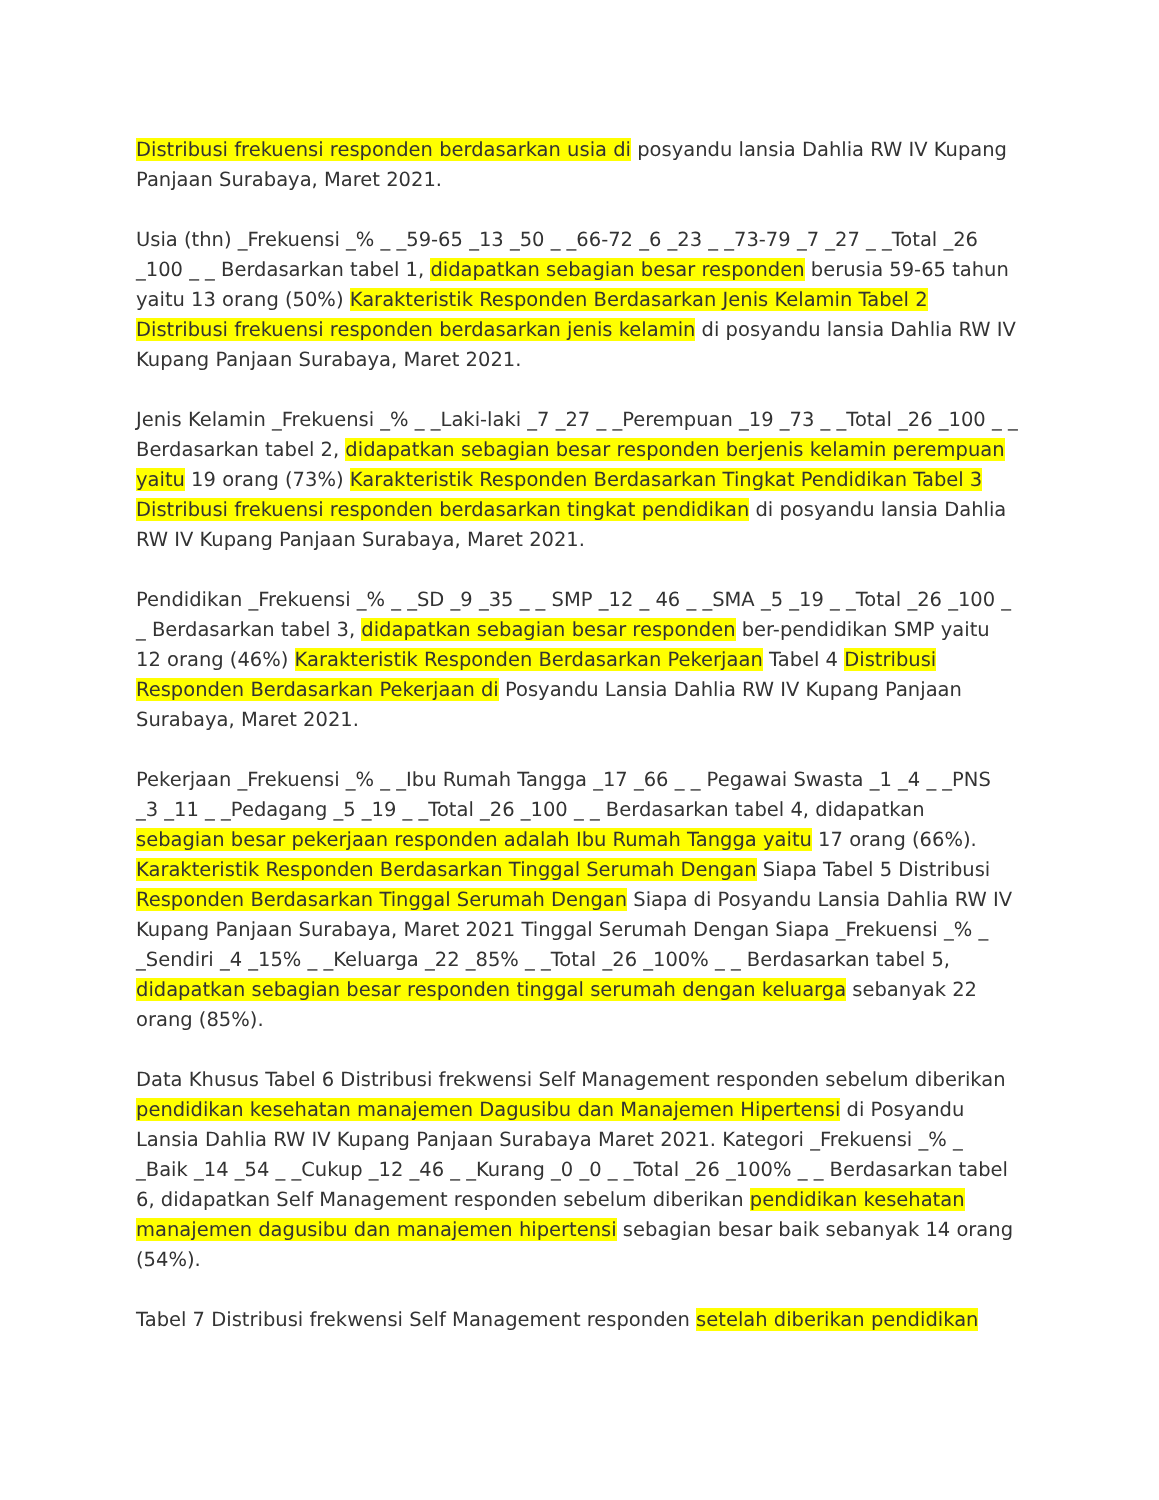Distribusi frekuensi responden berdasarkan usia di posyandu lansia Dahlia RW IV Kupang Panjaan Surabaya, Maret 2021.
Usia (thn) _Frekuensi _% _ _59-65 _13 _50 _ _66-72 _6 _23 _ _73-79 _7 _27 _ _Total _26 _100 _ _ Berdasarkan tabel 1, didapatkan sebagian besar responden berusia 59-65 tahun yaitu 13 orang (50%) Karakteristik Responden Berdasarkan Jenis Kelamin Tabel 2 Distribusi frekuensi responden berdasarkan jenis kelamin di posyandu lansia Dahlia RW IV Kupang Panjaan Surabaya, Maret 2021.
Jenis Kelamin _Frekuensi _% _ _Laki-laki _7 _27 _ _Perempuan _19 _73 _ _Total _26 _100 _ _ Berdasarkan tabel 2, didapatkan sebagian besar responden berjenis kelamin perempuan yaitu 19 orang (73%) Karakteristik Responden Berdasarkan Tingkat Pendidikan Tabel 3 Distribusi frekuensi responden berdasarkan tingkat pendidikan di posyandu lansia Dahlia RW IV Kupang Panjaan Surabaya, Maret 2021.
Pendidikan _Frekuensi _% _ _SD _9 _35 _ _ SMP _12 _ 46 _ _SMA _5 _19 _ _Total _26 _100 _ _ Berdasarkan tabel 3, didapatkan sebagian besar responden ber-pendidikan SMP yaitu 12 orang (46%) Karakteristik Responden Berdasarkan Pekerjaan Tabel 4 Distribusi Responden Berdasarkan Pekerjaan di Posyandu Lansia Dahlia RW IV Kupang Panjaan Surabaya, Maret 2021.
Pekerjaan _Frekuensi _% _ _Ibu Rumah Tangga _17 _66 _ _ Pegawai Swasta _1 _4 _ _PNS _3 _11 _ _Pedagang _5 _19 _ _Total _26 _100 _ _ Berdasarkan tabel 4, didapatkan sebagian besar pekerjaan responden adalah Ibu Rumah Tangga yaitu 17 orang (66%). Karakteristik Responden Berdasarkan Tinggal Serumah Dengan Siapa Tabel 5 Distribusi Responden Berdasarkan Tinggal Serumah Dengan Siapa di Posyandu Lansia Dahlia RW IV Kupang Panjaan Surabaya, Maret 2021 Tinggal Serumah Dengan Siapa _Frekuensi _% _ _Sendiri _4 _15% _ _Keluarga _22 _85% _ _Total _26 _100% _ _ Berdasarkan tabel 5, didapatkan sebagian besar responden tinggal serumah dengan keluarga sebanyak 22 orang (85%).
Data Khusus Tabel 6 Distribusi frekwensi Self Management responden sebelum diberikan pendidikan kesehatan manajemen Dagusibu dan Manajemen Hipertensi di Posyandu Lansia Dahlia RW IV Kupang Panjaan Surabaya Maret 2021. Kategori _Frekuensi _% _ _Baik _14 _54 _ _Cukup _12 _46 _ _Kurang _0 _0 _ _Total _26 _100% _ _ Berdasarkan tabel 6, didapatkan Self Management responden sebelum diberikan pendidikan kesehatan manajemen dagusibu dan manajemen hipertensi sebagian besar baik sebanyak 14 orang (54%).
Tabel 7 Distribusi frekwensi Self Management responden setelah diberikan pendidikan